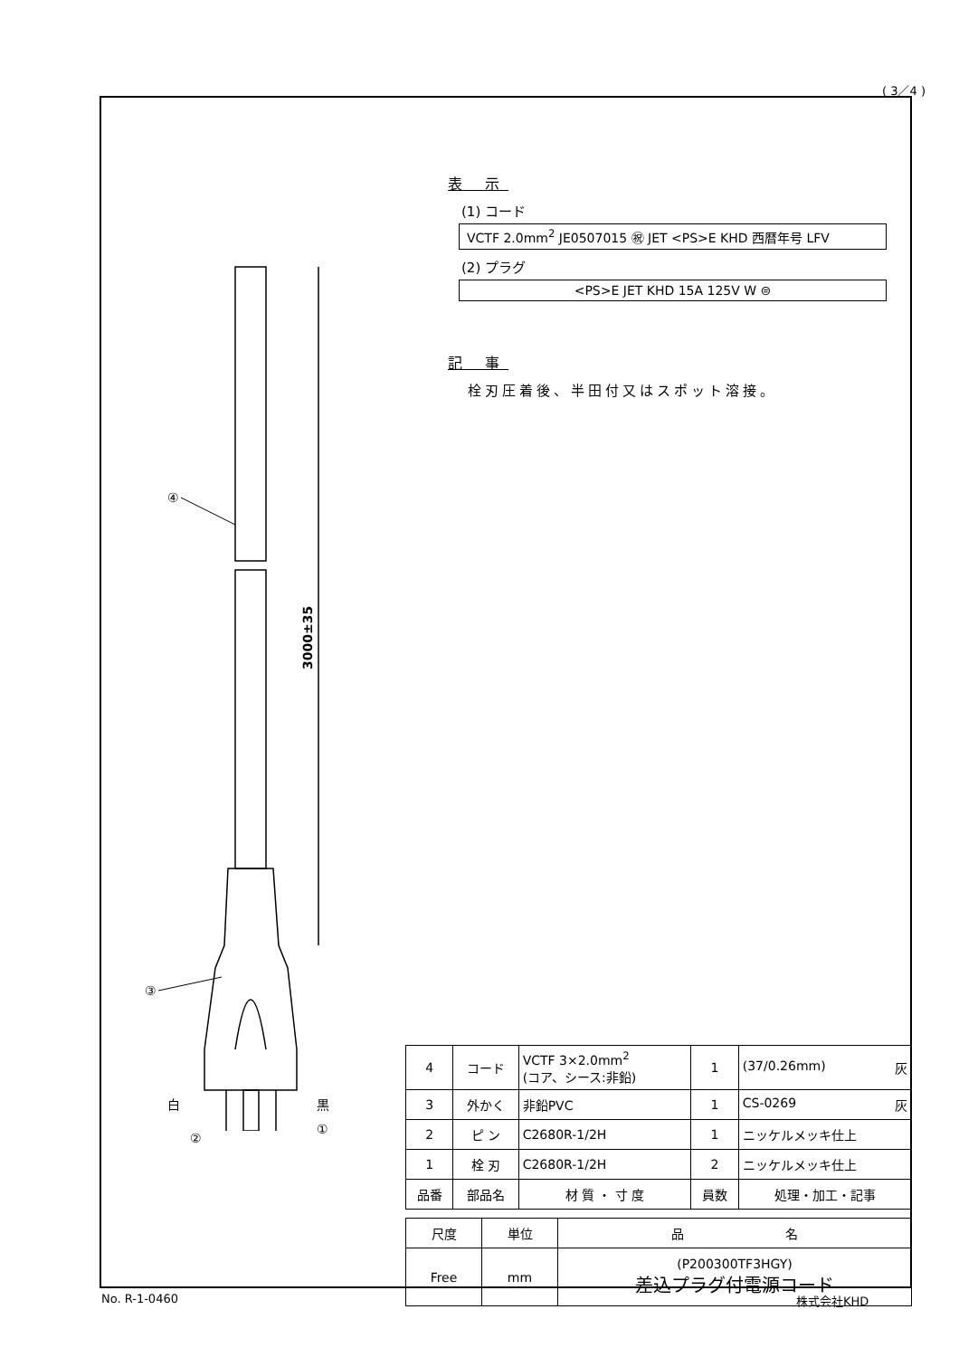( 3／4 )
表 示
(1) コード
VCTF 2.0mm<sup>2</sup> JE0507015 ㊗ JET <PS>E KHD 西暦年号 LFV
(2) プラグ
<PS>E JET KHD 15A 125V W ⊜
記 事
栓刃圧着後、半田付又はスポット溶接。
3000±35
④
③
白 黒
②
①
| 4 | コード | VCTF 3×2.0mm<sup>2</sup> (コア、シース:非鉛) | 1 | (37/0.26mm) 灰 |
| 3 | 外かく | 非鉛PVC | 1 | CS-0269 灰 |
| 2 | ピ ン | C2680R-1/2H | 1 | ニッケルメッキ仕上 |
| 1 | 栓 刃 | C2680R-1/2H | 2 | ニッケルメッキ仕上 |
| 品番 | 部品名 | 材 質 ・ 寸 度 | 員数 | 処理・加工・記事 |
| 尺度 | 単位 | 品 名 |
| Free | mm | (P200300TF3HGY) 差込プラグ付電源コード |
No. R-1-0460 株式会社KHD